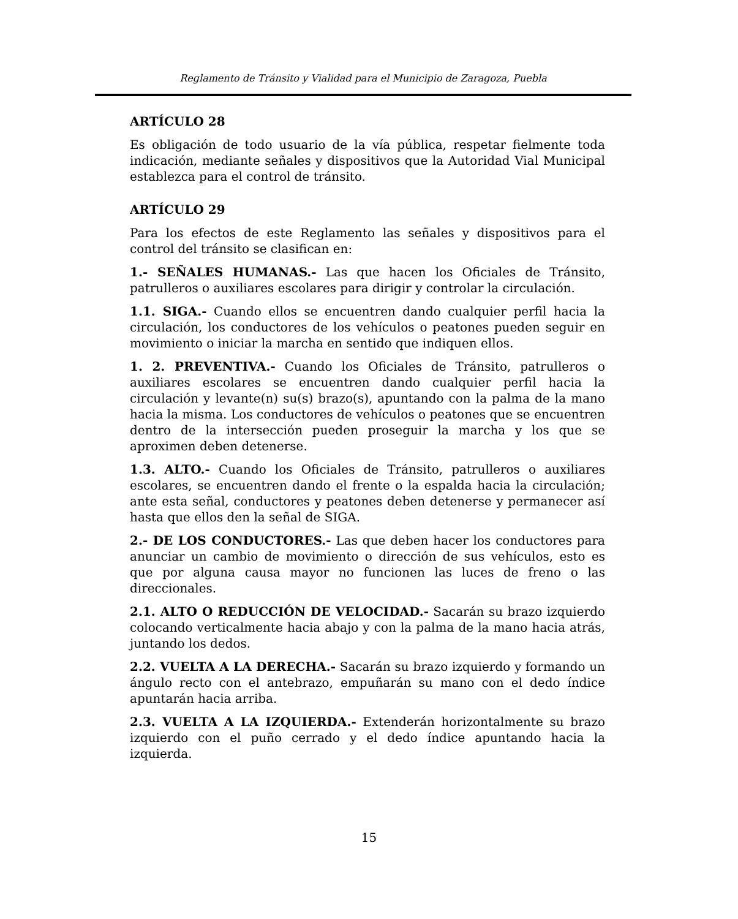Reglamento de Tránsito y Vialidad para el Municipio de Zaragoza, Puebla
ARTÍCULO 28
Es obligación de todo usuario de la vía pública, respetar fielmente toda indicación, mediante señales y dispositivos que la Autoridad Vial Municipal establezca para el control de tránsito.
ARTÍCULO 29
Para los efectos de este Reglamento las señales y dispositivos para el control del tránsito se clasifican en:
1.- SEÑALES HUMANAS.- Las que hacen los Oficiales de Tránsito, patrulleros o auxiliares escolares para dirigir y controlar la circulación.
1.1. SIGA.- Cuando ellos se encuentren dando cualquier perfil hacia la circulación, los conductores de los vehículos o peatones pueden seguir en movimiento o iniciar la marcha en sentido que indiquen ellos.
1. 2. PREVENTIVA.- Cuando los Oficiales de Tránsito, patrulleros o auxiliares escolares se encuentren dando cualquier perfil hacia la circulación y levante(n) su(s) brazo(s), apuntando con la palma de la mano hacia la misma. Los conductores de vehículos o peatones que se encuentren dentro de la intersección pueden proseguir la marcha y los que se aproximen deben detenerse.
1.3. ALTO.- Cuando los Oficiales de Tránsito, patrulleros o auxiliares escolares, se encuentren dando el frente o la espalda hacia la circulación; ante esta señal, conductores y peatones deben detenerse y permanecer así hasta que ellos den la señal de SIGA.
2.- DE LOS CONDUCTORES.- Las que deben hacer los conductores para anunciar un cambio de movimiento o dirección de sus vehículos, esto es que por alguna causa mayor no funcionen las luces de freno o las direccionales.
2.1. ALTO O REDUCCIÓN DE VELOCIDAD.- Sacarán su brazo izquierdo colocando verticalmente hacia abajo y con la palma de la mano hacia atrás, juntando los dedos.
2.2. VUELTA A LA DERECHA.- Sacarán su brazo izquierdo y formando un ángulo recto con el antebrazo, empuñarán su mano con el dedo índice apuntarán hacia arriba.
2.3. VUELTA A LA IZQUIERDA.- Extenderán horizontalmente su brazo izquierdo con el puño cerrado y el dedo índice apuntando hacia la izquierda.
15